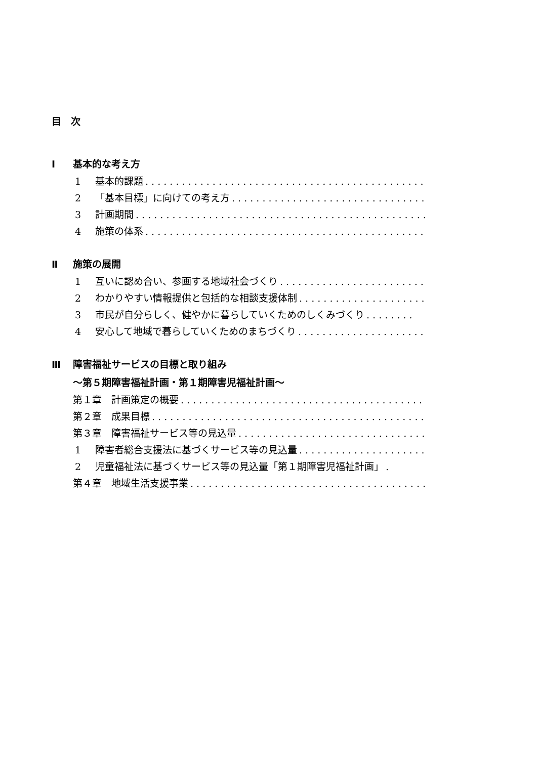目　次
Ⅰ 基本的な考え方
1 基本的課題. . . . . . . . . . . . . . . . . . . . . . . . . . . . . . . . . . . . . . . . . . . . . . . .
2 「基本目標」に向けての考え方. . . . . . . . . . . . . . . . . . . . . . . . . . . . . . . . . . . .
3 計画期間. . . . . . . . . . . . . . . . . . . . . . . . . . . . . . . . . . . . . . . . . . . . . . . .
4 施策の体系. . . . . . . . . . . . . . . . . . . . . . . . . . . . . . . . . . . . . . . . . . . . . . . .
Ⅱ 施策の展開
1 互いに認め合い、参画する地域社会づくり. . . . . . . . . . . . . . . . . . . . . . . . . .
2 わかりやすい情報提供と包括的な相談支援体制. . . . . . . . . . . . . . . . . . . . . . . .
3 市民が自分らしく、健やかに暮らしていくためのしくみづくり. . . . . . . .
4 安心して地域で暮らしていくためのまちづくり. . . . . . . . . . . . . . . . . . . . . . . .
Ⅲ 障害福祉サービスの目標と取り組み
～第５期障害福祉計画・第１期障害児福祉計画～
第１章　計画策定の概要. . . . . . . . . . . . . . . . . . . . . . . . . . . . . . . . . . . . . . . . . . . .
第２章　成果目標. . . . . . . . . . . . . . . . . . . . . . . . . . . . . . . . . . . . . . . . . . . . . . . .
第３章　障害福祉サービス等の見込量. . . . . . . . . . . . . . . . . . . . . . . . . . . . . . . . . .
1 障害者総合支援法に基づくサービス等の見込量. . . . . . . . . . . . . . . . . . . . . . . .
2 児童福祉法に基づくサービス等の見込量「第１期障害児福祉計画」.
第４章　地域生活支援事業. . . . . . . . . . . . . . . . . . . . . . . . . . . . . . . . . . . . . . . . . .